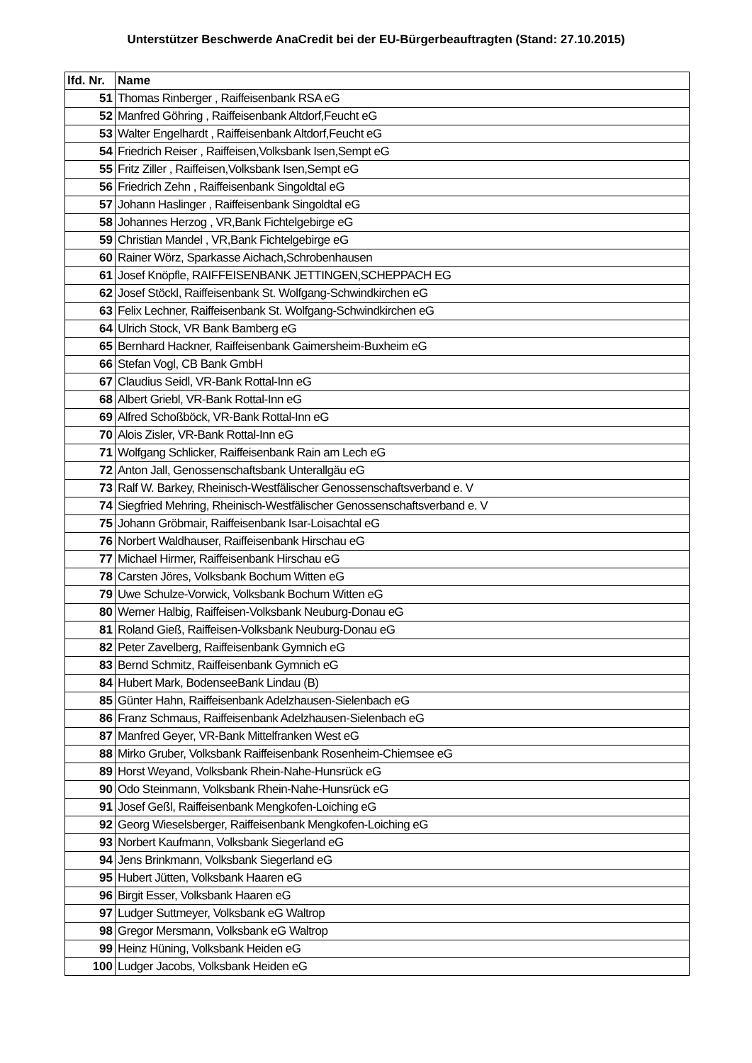Unterstützer Beschwerde AnaCredit bei der EU-Bürgerbeauftragten (Stand: 27.10.2015)
| lfd. Nr. | Name |
| --- | --- |
| 51 | Thomas Rinberger , Raiffeisenbank RSA eG |
| 52 | Manfred Göhring , Raiffeisenbank Altdorf,Feucht eG |
| 53 | Walter Engelhardt , Raiffeisenbank Altdorf,Feucht eG |
| 54 | Friedrich Reiser , Raiffeisen,Volksbank Isen,Sempt eG |
| 55 | Fritz Ziller , Raiffeisen,Volksbank Isen,Sempt eG |
| 56 | Friedrich Zehn , Raiffeisenbank Singoldtal eG |
| 57 | Johann Haslinger , Raiffeisenbank Singoldtal eG |
| 58 | Johannes Herzog , VR,Bank Fichtelgebirge eG |
| 59 | Christian Mandel , VR,Bank Fichtelgebirge eG |
| 60 | Rainer Wörz, Sparkasse Aichach,Schrobenhausen |
| 61 | Josef Knöpfle, RAIFFEISENBANK JETTINGEN,SCHEPPACH EG |
| 62 | Josef Stöckl, Raiffeisenbank St. Wolfgang-Schwindkirchen eG |
| 63 | Felix Lechner, Raiffeisenbank St. Wolfgang-Schwindkirchen eG |
| 64 | Ulrich Stock, VR Bank Bamberg eG |
| 65 | Bernhard Hackner, Raiffeisenbank Gaimersheim-Buxheim eG |
| 66 | Stefan Vogl, CB Bank GmbH |
| 67 | Claudius Seidl, VR-Bank Rottal-Inn eG |
| 68 | Albert Griebl, VR-Bank Rottal-Inn eG |
| 69 | Alfred Schoßböck, VR-Bank Rottal-Inn eG |
| 70 | Alois Zisler, VR-Bank Rottal-Inn eG |
| 71 | Wolfgang Schlicker, Raiffeisenbank Rain am Lech eG |
| 72 | Anton Jall, Genossenschaftsbank Unterallgäu eG |
| 73 | Ralf W. Barkey, Rheinisch-Westfälischer Genossenschaftsverband e. V |
| 74 | Siegfried Mehring, Rheinisch-Westfälischer Genossenschaftsverband e. V |
| 75 | Johann Gröbmair, Raiffeisenbank Isar-Loisachtal eG |
| 76 | Norbert Waldhauser, Raiffeisenbank Hirschau eG |
| 77 | Michael Hirmer, Raiffeisenbank Hirschau eG |
| 78 | Carsten Jöres, Volksbank Bochum Witten eG |
| 79 | Uwe Schulze-Vorwick, Volksbank Bochum Witten eG |
| 80 | Werner Halbig, Raiffeisen-Volksbank Neuburg-Donau eG |
| 81 | Roland Gieß, Raiffeisen-Volksbank Neuburg-Donau eG |
| 82 | Peter Zavelberg, Raiffeisenbank Gymnich eG |
| 83 | Bernd Schmitz, Raiffeisenbank Gymnich eG |
| 84 | Hubert Mark, BodenseeBank Lindau (B) |
| 85 | Günter Hahn, Raiffeisenbank Adelzhausen-Sielenbach eG |
| 86 | Franz Schmaus, Raiffeisenbank Adelzhausen-Sielenbach eG |
| 87 | Manfred Geyer, VR-Bank Mittelfranken West eG |
| 88 | Mirko Gruber, Volksbank Raiffeisenbank Rosenheim-Chiemsee eG |
| 89 | Horst Weyand, Volksbank Rhein-Nahe-Hunsrück eG |
| 90 | Odo Steinmann, Volksbank Rhein-Nahe-Hunsrück eG |
| 91 | Josef Geßl, Raiffeisenbank Mengkofen-Loiching eG |
| 92 | Georg Wieselsberger, Raiffeisenbank Mengkofen-Loiching eG |
| 93 | Norbert Kaufmann, Volksbank Siegerland eG |
| 94 | Jens Brinkmann, Volksbank Siegerland eG |
| 95 | Hubert Jütten, Volksbank Haaren eG |
| 96 | Birgit Esser, Volksbank Haaren eG |
| 97 | Ludger Suttmeyer, Volksbank eG Waltrop |
| 98 | Gregor Mersmann, Volksbank eG Waltrop |
| 99 | Heinz Hüning, Volksbank Heiden eG |
| 100 | Ludger Jacobs, Volksbank Heiden eG |